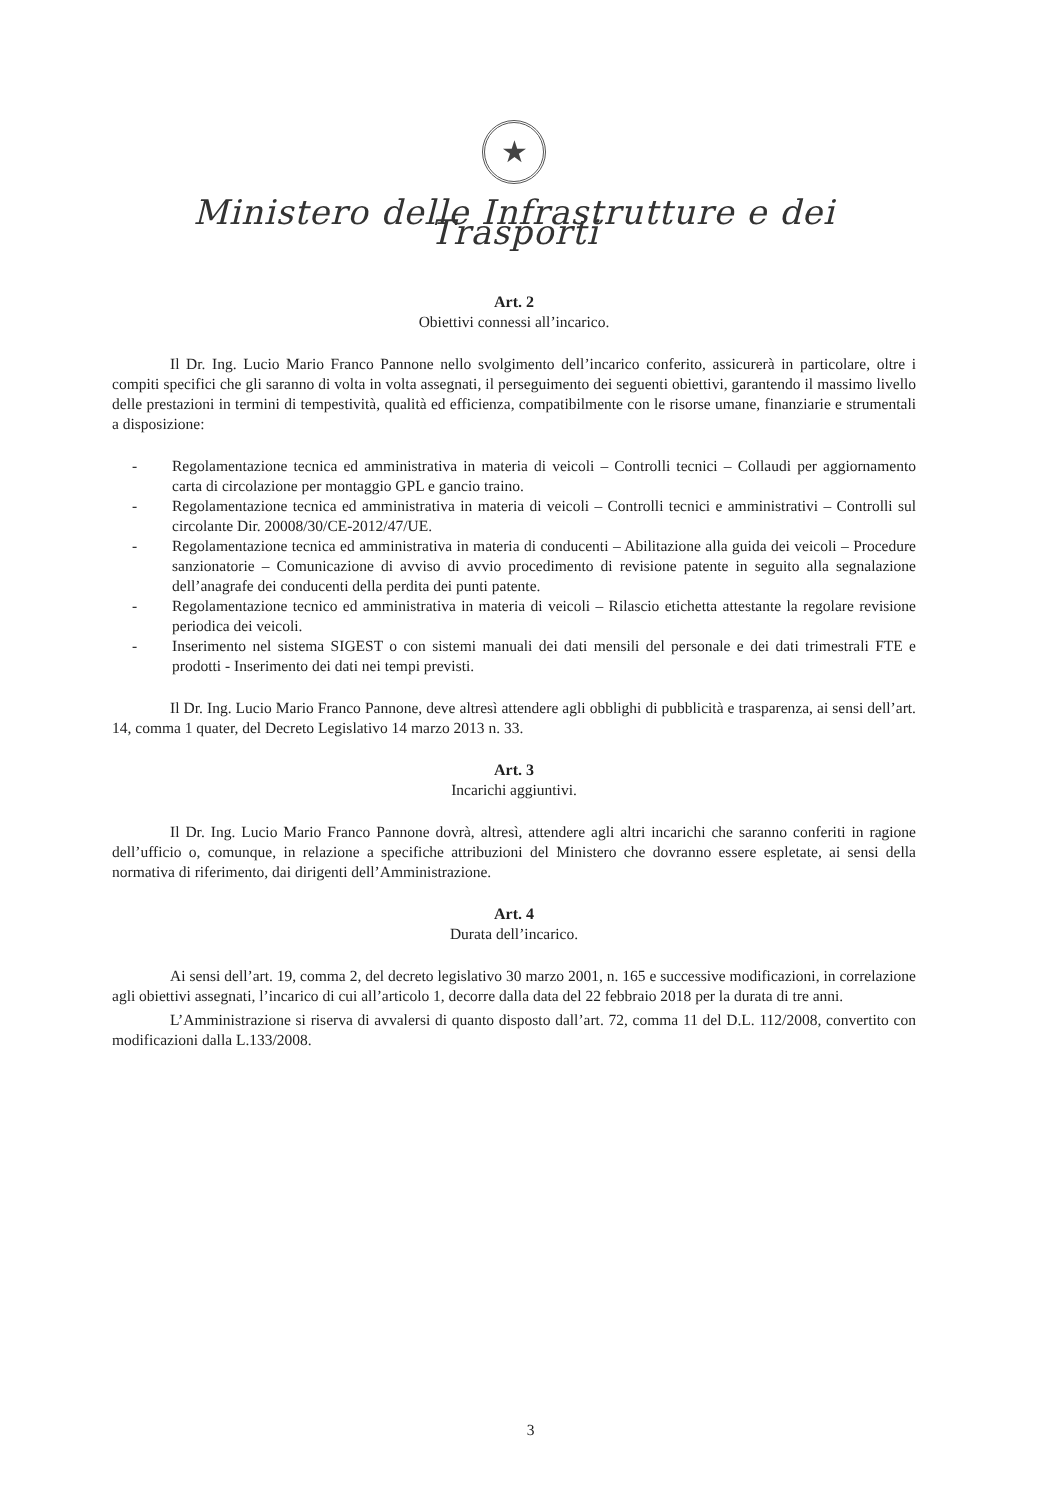★
Ministero delle Infrastrutture e dei Trasporti
Art. 2
Obiettivi connessi all’incarico.
Il Dr. Ing. Lucio Mario Franco Pannone nello svolgimento dell’incarico conferito, assicurerà in particolare, oltre i compiti specifici che gli saranno di volta in volta assegnati, il perseguimento dei seguenti obiettivi, garantendo il massimo livello delle prestazioni in termini di tempestività, qualità ed efficienza, compatibilmente con le risorse umane, finanziarie e strumentali a disposizione:
- Regolamentazione tecnica ed amministrativa in materia di veicoli – Controlli tecnici – Collaudi per aggiornamento carta di circolazione per montaggio GPL e gancio traino.
- Regolamentazione tecnica ed amministrativa in materia di veicoli – Controlli tecnici e amministrativi – Controlli sul circolante Dir. 20008/30/CE-2012/47/UE.
- Regolamentazione tecnica ed amministrativa in materia di conducenti – Abilitazione alla guida dei veicoli – Procedure sanzionatorie – Comunicazione di avviso di avvio procedimento di revisione patente in seguito alla segnalazione dell’anagrafe dei conducenti della perdita dei punti patente.
- Regolamentazione tecnico ed amministrativa in materia di veicoli – Rilascio etichetta attestante la regolare revisione periodica dei veicoli.
- Inserimento nel sistema SIGEST o con sistemi manuali dei dati mensili del personale e dei dati trimestrali FTE e prodotti - Inserimento dei dati nei tempi previsti.
Il Dr. Ing. Lucio Mario Franco Pannone, deve altresì attendere agli obblighi di pubblicità e trasparenza, ai sensi dell’art. 14, comma 1 quater, del Decreto Legislativo 14 marzo 2013 n. 33.
Art. 3
Incarichi aggiuntivi.
Il Dr. Ing. Lucio Mario Franco Pannone dovrà, altresì, attendere agli altri incarichi che saranno conferiti in ragione dell’ufficio o, comunque, in relazione a specifiche attribuzioni del Ministero che dovranno essere espletate, ai sensi della normativa di riferimento, dai dirigenti dell’Amministrazione.
Art. 4
Durata dell’incarico.
Ai sensi dell’art. 19, comma 2, del decreto legislativo 30 marzo 2001, n. 165 e successive modificazioni, in correlazione agli obiettivi assegnati, l’incarico di cui all’articolo 1, decorre dalla data del 22 febbraio 2018 per la durata di tre anni.
L’Amministrazione si riserva di avvalersi di quanto disposto dall’art. 72, comma 11 del D.L. 112/2008, convertito con modificazioni dalla L.133/2008.
3